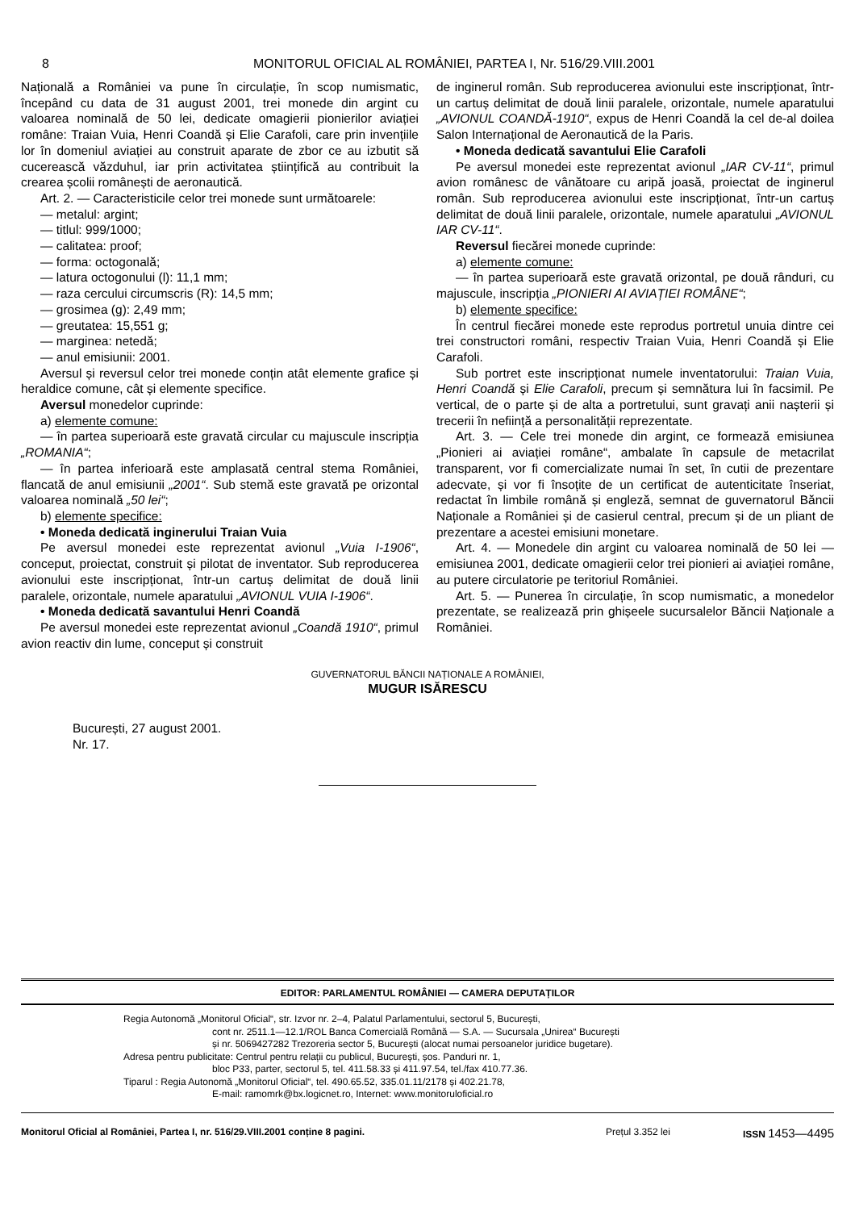8 MONITORUL OFICIAL AL ROMÂNIEI, PARTEA I, Nr. 516/29.VIII.2001
Națională a României va pune în circulație, în scop numismatic, începând cu data de 31 august 2001, trei monede din argint cu valoarea nominală de 50 lei, dedicate omagierii pionierilor aviației române: Traian Vuia, Henri Coandă și Elie Carafoli, care prin invențiile lor în domeniul aviației au construit aparate de zbor ce au izbutit să cucerească văzduhul, iar prin activitatea științifică au contribuit la crearea școlii românești de aeronautică.
Art. 2. — Caracteristicile celor trei monede sunt următoarele:
— metalul: argint;
— titlul: 999/1000;
— calitatea: proof;
— forma: octogonală;
— latura octogonului (l): 11,1 mm;
— raza cercului circumscris (R): 14,5 mm;
— grosimea (g): 2,49 mm;
— greutatea: 15,551 g;
— marginea: netedă;
— anul emisiunii: 2001.
Aversul și reversul celor trei monede conțin atât elemente grafice și heraldice comune, cât și elemente specifice.
Aversul monedelor cuprinde:
a) elemente comune:
— în partea superioară este gravată circular cu majuscule inscripția „ROMANIA“;
— în partea inferioară este amplasată central stema României, flancată de anul emisiunii „2001“. Sub stemă este gravată pe orizontal valoarea nominală „50 lei“;
b) elemente specifice:
• Moneda dedicată inginerului Traian Vuia
Pe aversul monedei este reprezentat avionul „Vuia I-1906“, conceput, proiectat, construit și pilotat de inventator. Sub reproducerea avionului este inscripționat, într-un cartuș delimitat de două linii paralele, orizontale, numele aparatului „AVIONUL VUIA I-1906“.
• Moneda dedicată savantului Henri Coandă
Pe aversul monedei este reprezentat avionul „Coandă 1910“, primul avion reactiv din lume, conceput și construit
de inginerul român. Sub reproducerea avionului este inscripționat, într-un cartuș delimitat de două linii paralele, orizontale, numele aparatului „AVIONUL COANDĂ-1910“, expus de Henri Coandă la cel de-al doilea Salon Internațional de Aeronautică de la Paris.
• Moneda dedicată savantului Elie Carafoli
Pe aversul monedei este reprezentat avionul „IAR CV-11“, primul avion românesc de vânătoare cu aripă joasă, proiectat de inginerul român. Sub reproducerea avionului este inscripționat, într-un cartuș delimitat de două linii paralele, orizontale, numele aparatului „AVIONUL IAR CV-11“.
Reversul fiecărei monede cuprinde:
a) elemente comune:
— în partea superioară este gravată orizontal, pe două rânduri, cu majuscule, inscripția „PIONIERI AI AVIAȚIEI ROMÂNE“;
b) elemente specifice:
În centrul fiecărei monede este reprodus portretul unuia dintre cei trei constructori români, respectiv Traian Vuia, Henri Coandă și Elie Carafoli.
Sub portret este inscripționat numele inventatorului: Traian Vuia, Henri Coandă și Elie Carafoli, precum și semnătura lui în facsimil. Pe vertical, de o parte și de alta a portretului, sunt gravați anii nașterii și trecerii în neființă a personalității reprezentate.
Art. 3. — Cele trei monede din argint, ce formează emisiunea „Pionieri ai aviației române“, ambalate în capsule de metacrilat transparent, vor fi comercializate numai în set, în cutii de prezentare adecvate, și vor fi însoțite de un certificat de autenticitate înseriat, redactat în limbile română și engleză, semnat de guvernatorul Băncii Naționale a României și de casierul central, precum și de un pliant de prezentare a acestei emisiuni monetare.
Art. 4. — Monedele din argint cu valoarea nominală de 50 lei — emisiunea 2001, dedicate omagierii celor trei pionieri ai aviației române, au putere circulatorie pe teritoriul României.
Art. 5. — Punerea în circulație, în scop numismatic, a monedelor prezentate, se realizează prin ghișeele sucursalelor Băncii Naționale a României.
GUVERNATORUL BĂNCII NAȚIONALE A ROMÂNIEI,
MUGUR ISĂRESCU
București, 27 august 2001.
Nr. 17.
EDITOR: PARLAMENTUL ROMÂNIEI — CAMERA DEPUTAȚILOR
Regia Autonomă „Monitorul Oficial“, str. Izvor nr. 2–4, Palatul Parlamentului, sectorul 5, București,
cont nr. 2511.1—12.1/ROL Banca Comercială Română — S.A. — Sucursala „Unirea“ București
și nr. 5069427282 Trezoreria sector 5, București (alocat numai persoanelor juridice bugetare).
Adresa pentru publicitate: Centrul pentru relații cu publicul, București, șos. Panduri nr. 1,
bloc P33, parter, sectorul 5, tel. 411.58.33 și 411.97.54, tel./fax 410.77.36.
Tiparul : Regia Autonomă „Monitorul Oficial“, tel. 490.65.52, 335.01.11/2178 și 402.21.78,
E-mail: ramomrk@bx.logicnet.ro, Internet: www.monitoruloficial.ro
Monitorul Oficial al României, Partea I, nr. 516/29.VIII.2001 conține 8 pagini. Prețul 3.352 lei ISSN 1453—4495